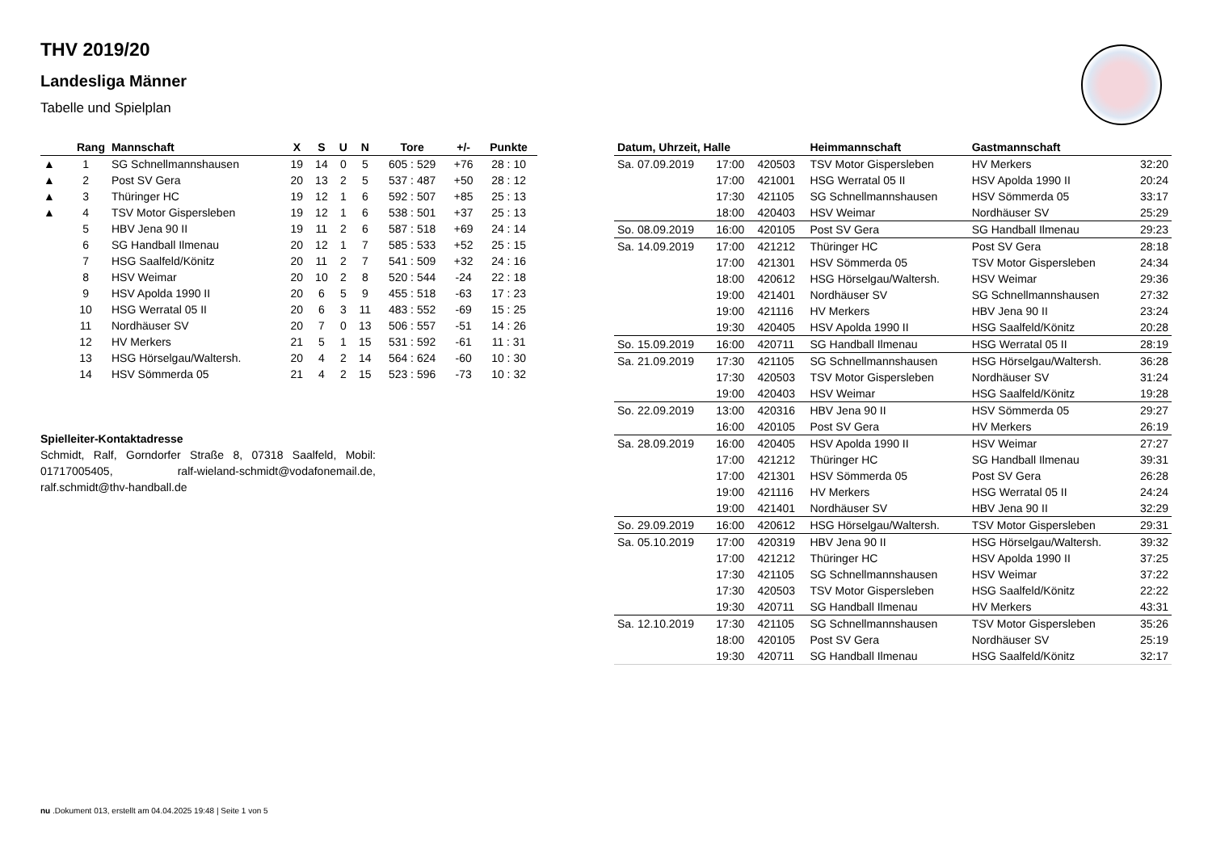THV 2019/20
Landesliga Männer
Tabelle und Spielplan
| | Rang | Mannschaft | X | S | U | N | Tore | +/- | Punkte |
| --- | --- | --- | --- | --- | --- | --- | --- | --- | --- |
| ▲ | 1 | SG Schnellmannshausen | 19 | 14 | 0 | 5 | 605 : 529 | +76 | 28 : 10 |
| ▲ | 2 | Post SV Gera | 20 | 13 | 2 | 5 | 537 : 487 | +50 | 28 : 12 |
| ▲ | 3 | Thüringer HC | 19 | 12 | 1 | 6 | 592 : 507 | +85 | 25 : 13 |
| ▲ | 4 | TSV Motor Gispersleben | 19 | 12 | 1 | 6 | 538 : 501 | +37 | 25 : 13 |
| | 5 | HBV Jena 90 II | 19 | 11 | 2 | 6 | 587 : 518 | +69 | 24 : 14 |
| | 6 | SG Handball Ilmenau | 20 | 12 | 1 | 7 | 585 : 533 | +52 | 25 : 15 |
| | 7 | HSG Saalfeld/Könitz | 20 | 11 | 2 | 7 | 541 : 509 | +32 | 24 : 16 |
| | 8 | HSV Weimar | 20 | 10 | 2 | 8 | 520 : 544 | -24 | 22 : 18 |
| | 9 | HSV Apolda 1990 II | 20 | 6 | 5 | 9 | 455 : 518 | -63 | 17 : 23 |
| | 10 | HSG Werratal 05 II | 20 | 6 | 3 | 11 | 483 : 552 | -69 | 15 : 25 |
| | 11 | Nordhäuser SV | 20 | 7 | 0 | 13 | 506 : 557 | -51 | 14 : 26 |
| | 12 | HV Merkers | 21 | 5 | 1 | 15 | 531 : 592 | -61 | 11 : 31 |
| | 13 | HSG Hörselgau/Waltersh. | 20 | 4 | 2 | 14 | 564 : 624 | -60 | 10 : 30 |
| | 14 | HSV Sömmerda 05 | 21 | 4 | 2 | 15 | 523 : 596 | -73 | 10 : 32 |
Spielleiter-Kontaktadresse
Schmidt, Ralf, Gorndorfer Straße 8, 07318 Saalfeld, Mobil: 01717005405, ralf-wieland-schmidt@vodafonemail.de, ralf.schmidt@thv-handball.de
| Datum, Uhrzeit, Halle | | | Heimmannschaft | Gastmannschaft | |
| --- | --- | --- | --- | --- | --- |
| Sa. 07.09.2019 | 17:00 | 420503 | TSV Motor Gispersleben | HV Merkers | 32:20 |
| | 17:00 | 421001 | HSG Werratal 05 II | HSV Apolda 1990 II | 20:24 |
| | 17:30 | 421105 | SG Schnellmannshausen | HSV Sömmerda 05 | 33:17 |
| | 18:00 | 420403 | HSV Weimar | Nordhäuser SV | 25:29 |
| So. 08.09.2019 | 16:00 | 420105 | Post SV Gera | SG Handball Ilmenau | 29:23 |
| Sa. 14.09.2019 | 17:00 | 421212 | Thüringer HC | Post SV Gera | 28:18 |
| | 17:00 | 421301 | HSV Sömmerda 05 | TSV Motor Gispersleben | 24:34 |
| | 18:00 | 420612 | HSG Hörselgau/Waltersh. | HSV Weimar | 29:36 |
| | 19:00 | 421401 | Nordhäuser SV | SG Schnellmannshausen | 27:32 |
| | 19:00 | 421116 | HV Merkers | HBV Jena 90 II | 23:24 |
| | 19:30 | 420405 | HSV Apolda 1990 II | HSG Saalfeld/Könitz | 20:28 |
| So. 15.09.2019 | 16:00 | 420711 | SG Handball Ilmenau | HSG Werratal 05 II | 28:19 |
| Sa. 21.09.2019 | 17:30 | 421105 | SG Schnellmannshausen | HSG Hörselgau/Waltersh. | 36:28 |
| | 17:30 | 420503 | TSV Motor Gispersleben | Nordhäuser SV | 31:24 |
| | 19:00 | 420403 | HSV Weimar | HSG Saalfeld/Könitz | 19:28 |
| So. 22.09.2019 | 13:00 | 420316 | HBV Jena 90 II | HSV Sömmerda 05 | 29:27 |
| | 16:00 | 420105 | Post SV Gera | HV Merkers | 26:19 |
| Sa. 28.09.2019 | 16:00 | 420405 | HSV Apolda 1990 II | HSV Weimar | 27:27 |
| | 17:00 | 421212 | Thüringer HC | SG Handball Ilmenau | 39:31 |
| | 17:00 | 421301 | HSV Sömmerda 05 | Post SV Gera | 26:28 |
| | 19:00 | 421116 | HV Merkers | HSG Werratal 05 II | 24:24 |
| | 19:00 | 421401 | Nordhäuser SV | HBV Jena 90 II | 32:29 |
| So. 29.09.2019 | 16:00 | 420612 | HSG Hörselgau/Waltersh. | TSV Motor Gispersleben | 29:31 |
| Sa. 05.10.2019 | 17:00 | 420319 | HBV Jena 90 II | HSG Hörselgau/Waltersh. | 39:32 |
| | 17:00 | 421212 | Thüringer HC | HSV Apolda 1990 II | 37:25 |
| | 17:30 | 421105 | SG Schnellmannshausen | HSV Weimar | 37:22 |
| | 17:30 | 420503 | TSV Motor Gispersleben | HSG Saalfeld/Könitz | 22:22 |
| | 19:30 | 420711 | SG Handball Ilmenau | HV Merkers | 43:31 |
| Sa. 12.10.2019 | 17:30 | 421105 | SG Schnellmannshausen | TSV Motor Gispersleben | 35:26 |
| | 18:00 | 420105 | Post SV Gera | Nordhäuser SV | 25:19 |
| | 19:30 | 420711 | SG Handball Ilmenau | HSG Saalfeld/Könitz | 32:17 |
nu .Dokument 013, erstellt am 04.04.2025 19:48 | Seite 1 von 5